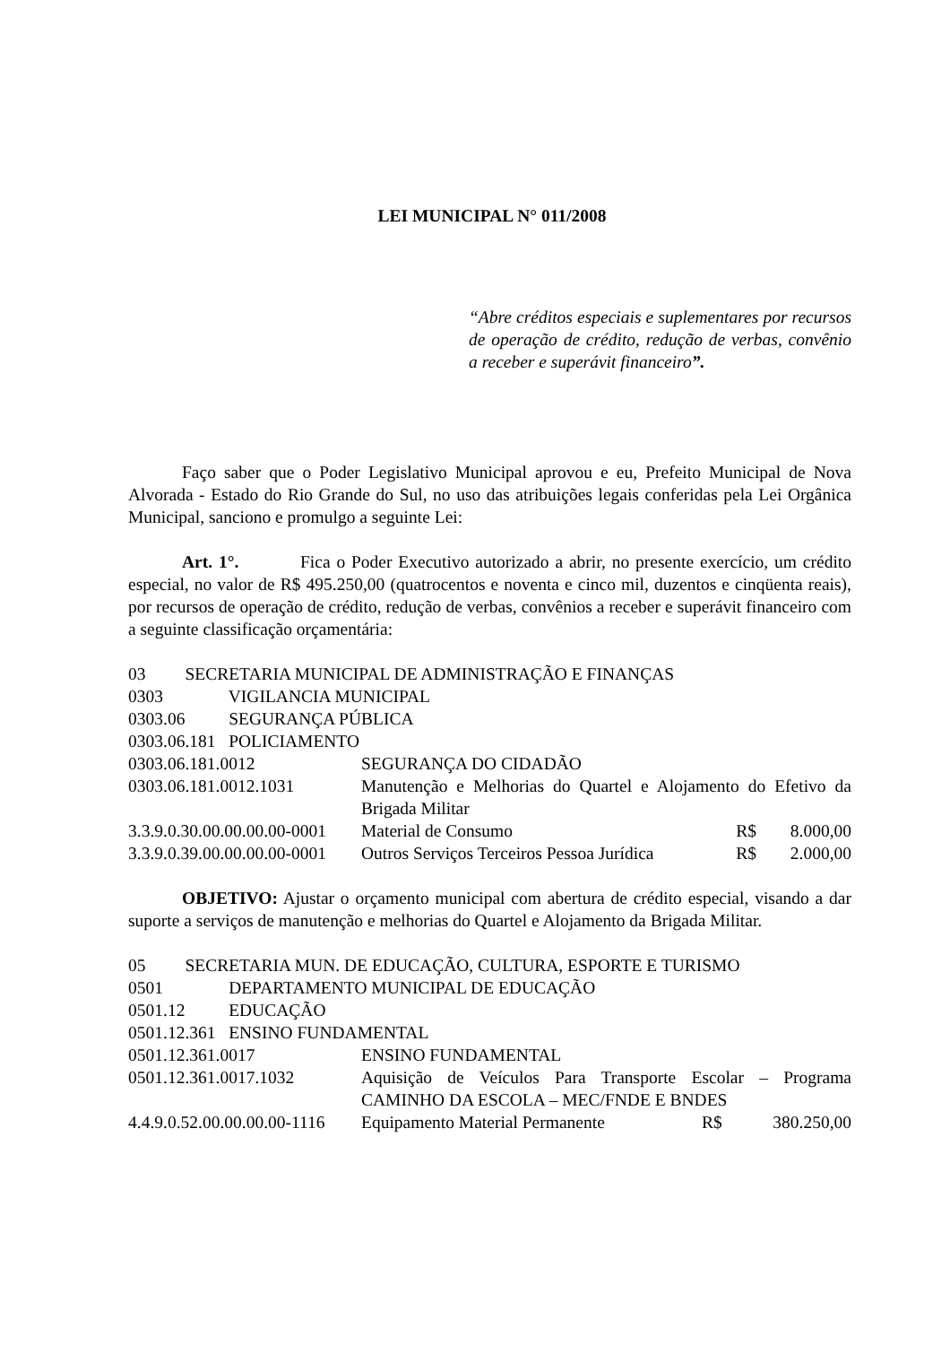LEI MUNICIPAL N° 011/2008
“Abre créditos especiais e suplementares por recursos de operação de crédito, redução de verbas, convênio a receber e superávit financeiro”.
Faço saber que o Poder Legislativo Municipal aprovou e eu, Prefeito Municipal de Nova Alvorada - Estado do Rio Grande do Sul, no uso das atribuições legais conferidas pela Lei Orgânica Municipal, sanciono e promulgo a seguinte Lei:
Art. 1°. Fica o Poder Executivo autorizado a abrir, no presente exercício, um crédito especial, no valor de R$ 495.250,00 (quatrocentos e noventa e cinco mil, duzentos e cinqüenta reais), por recursos de operação de crédito, redução de verbas, convênios a receber e superávit financeiro com a seguinte classificação orçamentária:
| 03 SECRETARIA MUNICIPAL DE ADMINISTRAÇÃO E FINANÇAS | | | |
| 0303 VIGILANCIA MUNICIPAL | | | |
| 0303.06 SEGURANÇA PÚBLICA | | | |
| 0303.06.181 POLICIAMENTO | | | |
| 0303.06.181.0012 | SEGURANÇA DO CIDADÃO | | |
| 0303.06.181.0012.1031 | Manutenção e Melhorias do Quartel e Alojamento do Efetivo da Brigada Militar | | |
| 3.3.9.0.30.00.00.00.00-0001 | Material de Consumo | R$ | 8.000,00 |
| 3.3.9.0.39.00.00.00.00-0001 | Outros Serviços Terceiros Pessoa Jurídica | R$ | 2.000,00 |
OBJETIVO: Ajustar o orçamento municipal com abertura de crédito especial, visando a dar suporte a serviços de manutenção e melhorias do Quartel e Alojamento da Brigada Militar.
| 05 SECRETARIA MUN. DE EDUCAÇÃO, CULTURA, ESPORTE E TURISMO | | | |
| 0501 DEPARTAMENTO MUNICIPAL DE EDUCAÇÃO | | | |
| 0501.12 EDUCAÇÃO | | | |
| 0501.12.361 ENSINO FUNDAMENTAL | | | |
| 0501.12.361.0017 | ENSINO FUNDAMENTAL | | |
| 0501.12.361.0017.1032 | Aquisição de Veículos Para Transporte Escolar – Programa CAMINHO DA ESCOLA – MEC/FNDE E BNDES | | |
| 4.4.9.0.52.00.00.00.00-1116 | Equipamento Material Permanente | R$ | 380.250,00 |